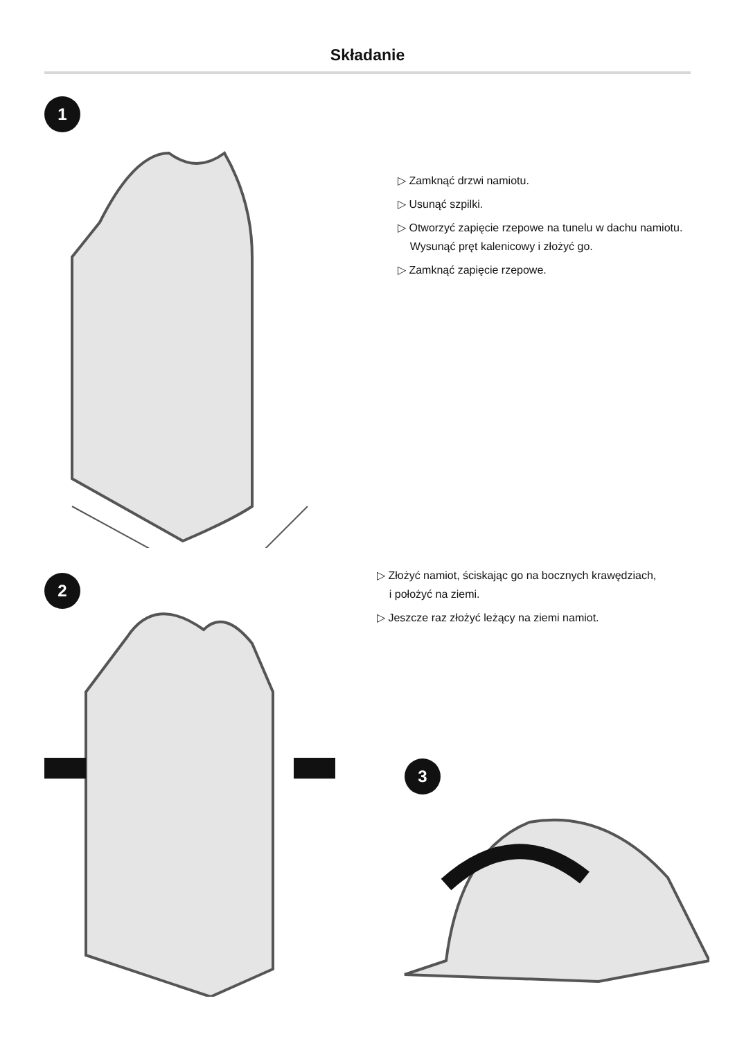Składanie
1
▷ Zamknąć drzwi namiotu.
▷ Usunąć szpilki.
▷ Otworzyć zapięcie rzepowe na tunelu w dachu namiotu.
Wysunąć pręt kalenicowy i złożyć go.
▷ Zamknąć zapięcie rzepowe.
2
▷ Złożyć namiot, ściskając go na bocznych krawędziach,
i położyć na ziemi.
▷ Jeszcze raz złożyć leżący na ziemi namiot.
3